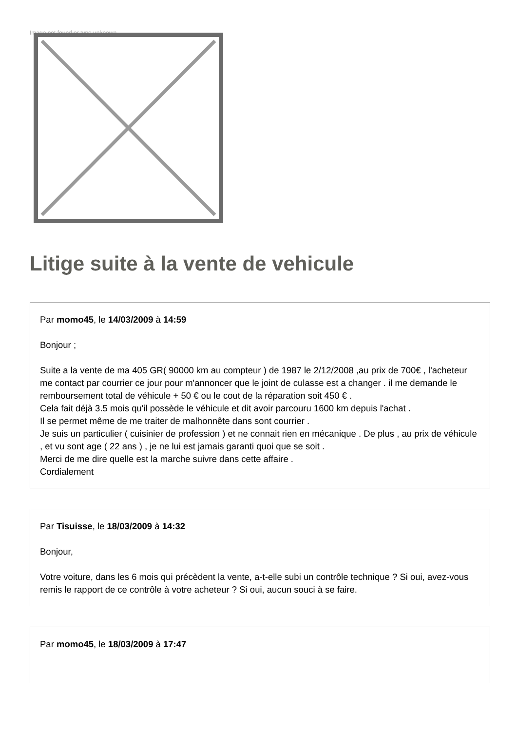Image not found or type unknown
Litige suite à la vente de vehicule
Par momo45, le 14/03/2009 à 14:59
Bonjour ;
Suite a la vente de ma 405 GR( 90000 km au compteur ) de 1987 le 2/12/2008 ,au prix de 700€ , l'acheteur me contact par courrier ce jour pour m'annoncer que le joint de culasse est a changer . il me demande le remboursement total de véhicule + 50 € ou le cout de la réparation soit 450 € .
Cela fait déjà 3.5 mois qu'il possède le véhicule et dit avoir parcouru 1600 km depuis l'achat .
Il se permet même de me traiter de malhonnête dans sont courrier .
Je suis un particulier ( cuisinier de profession ) et ne connait rien en mécanique . De plus , au prix de véhicule , et vu sont age ( 22 ans ) , je ne lui est jamais garanti quoi que se soit .
Merci de me dire quelle est la marche suivre dans cette affaire .
Cordialement
Par Tisuisse, le 18/03/2009 à 14:32
Bonjour,
Votre voiture, dans les 6 mois qui précèdent la vente, a-t-elle subi un contrôle technique ? Si oui, avez-vous remis le rapport de ce contrôle à votre acheteur ? Si oui, aucun souci à se faire.
Par momo45, le 18/03/2009 à 17:47